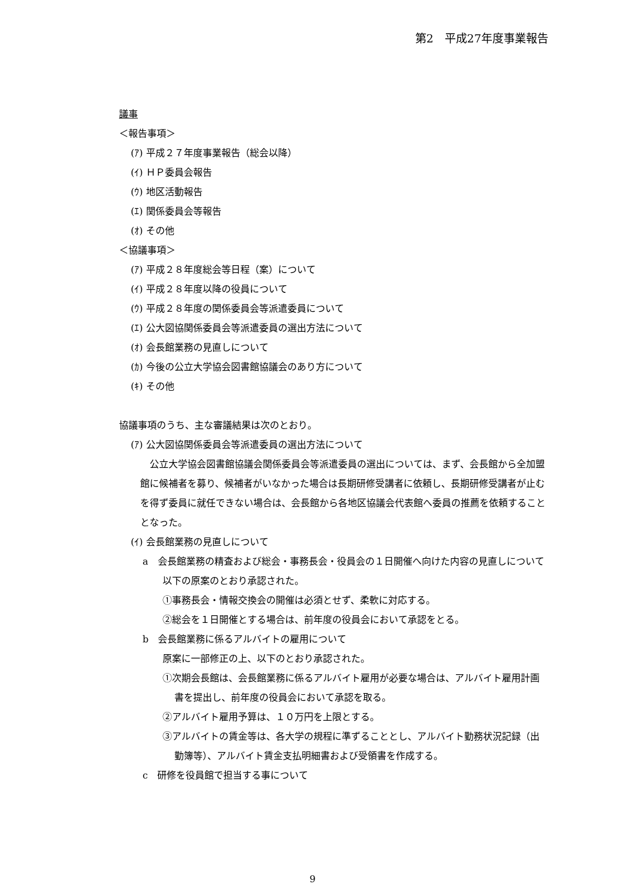第2　平成27年度事業報告
議事
＜報告事項＞
(ｱ) 平成２７年度事業報告（総会以降）
(ｲ) ＨＰ委員会報告
(ｳ) 地区活動報告
(ｴ) 関係委員会等報告
(ｵ) その他
＜協議事項＞
(ｱ) 平成２８年度総会等日程（案）について
(ｲ) 平成２８年度以降の役員について
(ｳ) 平成２８年度の関係委員会等派遣委員について
(ｴ) 公大図協関係委員会等派遣委員の選出方法について
(ｵ) 会長館業務の見直しについて
(ｶ) 今後の公立大学協会図書館協議会のあり方について
(ｷ) その他
協議事項のうち、主な審議結果は次のとおり。
(ｱ) 公大図協関係委員会等派遣委員の選出方法について
　公立大学協会図書館協議会関係委員会等派遣委員の選出については、まず、会長館から全加盟館に候補者を募り、候補者がいなかった場合は長期研修受講者に依頼し、長期研修受講者が止むを得ず委員に就任できない場合は、会長館から各地区協議会代表館へ委員の推薦を依頼することとなった。
(ｲ) 会長館業務の見直しについて
a　会長館業務の精査および総会・事務長会・役員会の１日開催へ向けた内容の見直しについて
以下の原案のとおり承認された。
①事務長会・情報交換会の開催は必須とせず、柔軟に対応する。
②総会を１日開催とする場合は、前年度の役員会において承認をとる。
b　会長館業務に係るアルバイトの雇用について
原案に一部修正の上、以下のとおり承認された。
①次期会長館は、会長館業務に係るアルバイト雇用が必要な場合は、アルバイト雇用計画書を提出し、前年度の役員会において承認を取る。
②アルバイト雇用予算は、１０万円を上限とする。
③アルバイトの賃金等は、各大学の規程に準ずることとし、アルバイト勤務状況記録（出勤簿等）、アルバイト賃金支払明細書および受領書を作成する。
c　研修を役員館で担当する事について
9